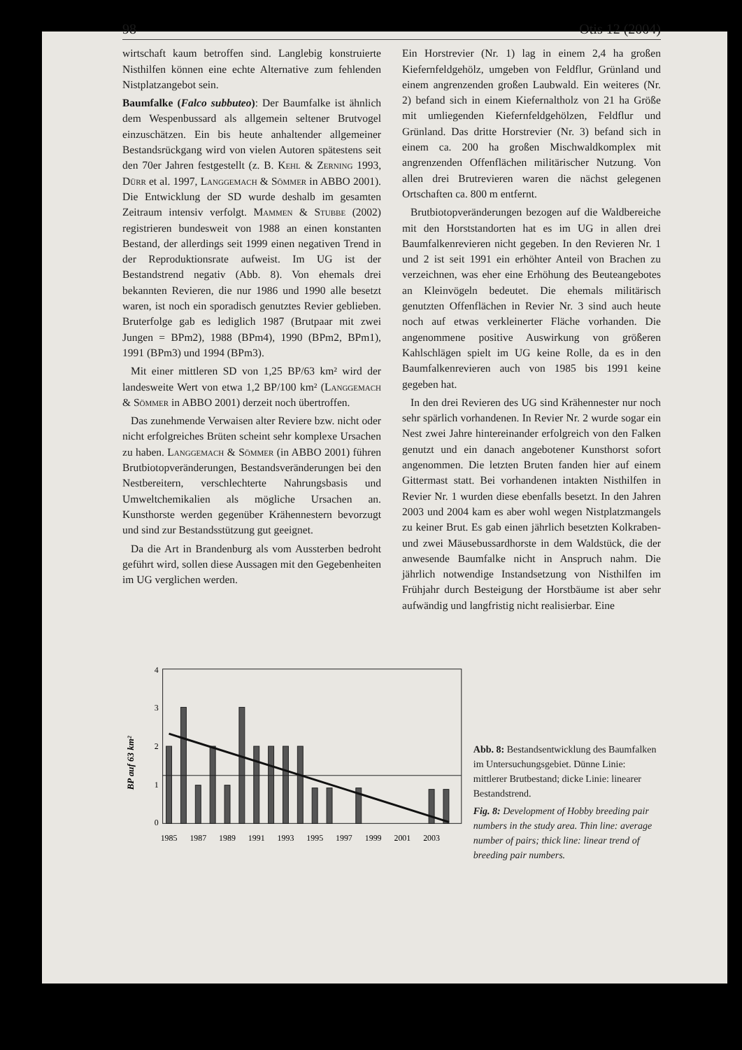98 Otis 12 (2004)
wirtschaft kaum betroffen sind. Langlebig konstruierte Nisthilfen können eine echte Alternative zum fehlenden Nistplatzangebot sein.
Baumfalke (Falco subbuteo): Der Baumfalke ist ähnlich dem Wespenbussard als allgemein seltener Brutvogel einzuschätzen. Ein bis heute anhaltender allgemeiner Bestandsrückgang wird von vielen Autoren spätestens seit den 70er Jahren festgestellt (z. B. Kehl & Zerning 1993, Dürr et al. 1997, Langgemach & Sömmer in ABBO 2001). Die Entwicklung der SD wurde deshalb im gesamten Zeitraum intensiv verfolgt. Mammen & Stubbe (2002) registrieren bundesweit von 1988 an einen konstanten Bestand, der allerdings seit 1999 einen negativen Trend in der Reproduktionsrate aufweist. Im UG ist der Bestandstrend negativ (Abb. 8). Von ehemals drei bekannten Revieren, die nur 1986 und 1990 alle besetzt waren, ist noch ein sporadisch genutztes Revier geblieben. Bruterfolge gab es lediglich 1987 (Brutpaar mit zwei Jungen = BPm2), 1988 (BPm4), 1990 (BPm2, BPm1), 1991 (BPm3) und 1994 (BPm3).
Mit einer mittleren SD von 1,25 BP/63 km² wird der landesweite Wert von etwa 1,2 BP/100 km² (Langgemach & Sömmer in ABBO 2001) derzeit noch übertroffen.
Das zunehmende Verwaisen alter Reviere bzw. nicht oder nicht erfolgreiches Brüten scheint sehr komplexe Ursachen zu haben. Langgemach & Sömmer (in ABBO 2001) führen Brutbiotopveränderungen, Bestandsveränderungen bei den Nestbereitern, verschlechterte Nahrungsbasis und Umweltchemikalien als mögliche Ursachen an. Kunsthorste werden gegenüber Krähennestern bevorzugt und sind zur Bestandsstützung gut geeignet.
Da die Art in Brandenburg als vom Aussterben bedroht geführt wird, sollen diese Aussagen mit den Gegebenheiten im UG verglichen werden.
Ein Horstrevier (Nr. 1) lag in einem 2,4 ha großen Kiefernfeldgehölz, umgeben von Feldflur, Grünland und einem angrenzenden großen Laubwald. Ein weiteres (Nr. 2) befand sich in einem Kiefernaltholz von 21 ha Größe mit umliegenden Kiefernfeldgehölzen, Feldflur und Grünland. Das dritte Horstrevier (Nr. 3) befand sich in einem ca. 200 ha großen Mischwaldkomplex mit angrenzenden Offenflächen militärischer Nutzung. Von allen drei Brutrevieren waren die nächst gelegenen Ortschaften ca. 800 m entfernt.
Brutbiotopveränderungen bezogen auf die Waldbereiche mit den Horststandorten hat es im UG in allen drei Baumfalkenrevieren nicht gegeben. In den Revieren Nr. 1 und 2 ist seit 1991 ein erhöhter Anteil von Brachen zu verzeichnen, was eher eine Erhöhung des Beuteangebotes an Kleinvögeln bedeutet. Die ehemals militärisch genutzten Offenflächen in Revier Nr. 3 sind auch heute noch auf etwas verkleinerter Fläche vorhanden. Die angenommene positive Auswirkung von größeren Kahlschlägen spielt im UG keine Rolle, da es in den Baumfalkenrevieren auch von 1985 bis 1991 keine gegeben hat.
In den drei Revieren des UG sind Krähennester nur noch sehr spärlich vorhandenen. In Revier Nr. 2 wurde sogar ein Nest zwei Jahre hintereinander erfolgreich von den Falken genutzt und ein danach angebotener Kunsthorst sofort angenommen. Die letzten Bruten fanden hier auf einem Gittermast statt. Bei vorhandenen intakten Nisthilfen in Revier Nr. 1 wurden diese ebenfalls besetzt. In den Jahren 2003 und 2004 kam es aber wohl wegen Nistplatzmangels zu keiner Brut. Es gab einen jährlich besetzten Kolkraben- und zwei Mäusebussardhorste in dem Waldstück, die der anwesende Baumfalke nicht in Anspruch nahm. Die jährlich notwendige Instandsetzung von Nisthilfen im Frühjahr durch Besteigung der Horstbäume ist aber sehr aufwändig und langfristig nicht realisierbar. Eine
BP auf 63 km²
4
3
2
1
0
1985
1987
1989
1991
1993
1995
1997
1999
2001
2003
Abb. 8: Bestandsentwicklung des Baumfalken im Untersuchungsgebiet. Dünne Linie: mittlerer Brutbestand; dicke Linie: linearer Bestandstrend.
Fig. 8: Development of Hobby breeding pair numbers in the study area. Thin line: average number of pairs; thick line: linear trend of breeding pair numbers.